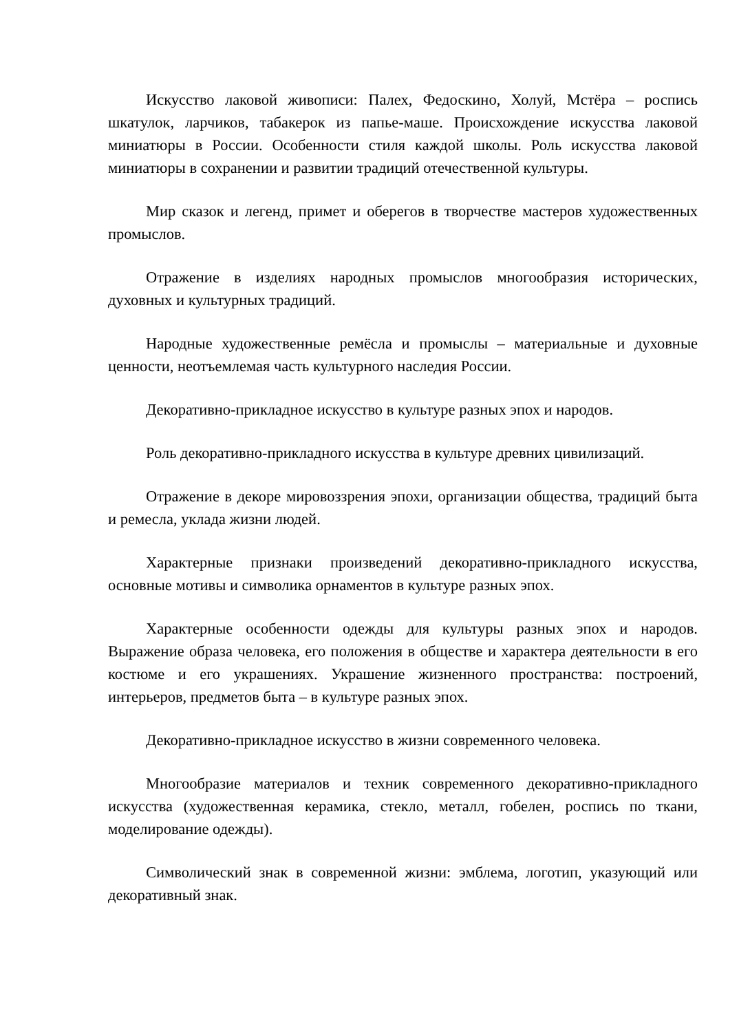Искусство лаковой живописи: Палех, Федоскино, Холуй, Мстёра – роспись шкатулок, ларчиков, табакерок из папье-маше. Происхождение искусства лаковой миниатюры в России. Особенности стиля каждой школы. Роль искусства лаковой миниатюры в сохранении и развитии традиций отечественной культуры.
Мир сказок и легенд, примет и оберегов в творчестве мастеров художественных промыслов.
Отражение в изделиях народных промыслов многообразия исторических, духовных и культурных традиций.
Народные художественные ремёсла и промыслы – материальные и духовные ценности, неотъемлемая часть культурного наследия России.
Декоративно-прикладное искусство в культуре разных эпох и народов.
Роль декоративно-прикладного искусства в культуре древних цивилизаций.
Отражение в декоре мировоззрения эпохи, организации общества, традиций быта и ремесла, уклада жизни людей.
Характерные признаки произведений декоративно-прикладного искусства, основные мотивы и символика орнаментов в культуре разных эпох.
Характерные особенности одежды для культуры разных эпох и народов. Выражение образа человека, его положения в обществе и характера деятельности в его костюме и его украшениях. Украшение жизненного пространства: построений, интерьеров, предметов быта – в культуре разных эпох.
Декоративно-прикладное искусство в жизни современного человека.
Многообразие материалов и техник современного декоративно-прикладного искусства (художественная керамика, стекло, металл, гобелен, роспись по ткани, моделирование одежды).
Символический знак в современной жизни: эмблема, логотип, указующий или декоративный знак.